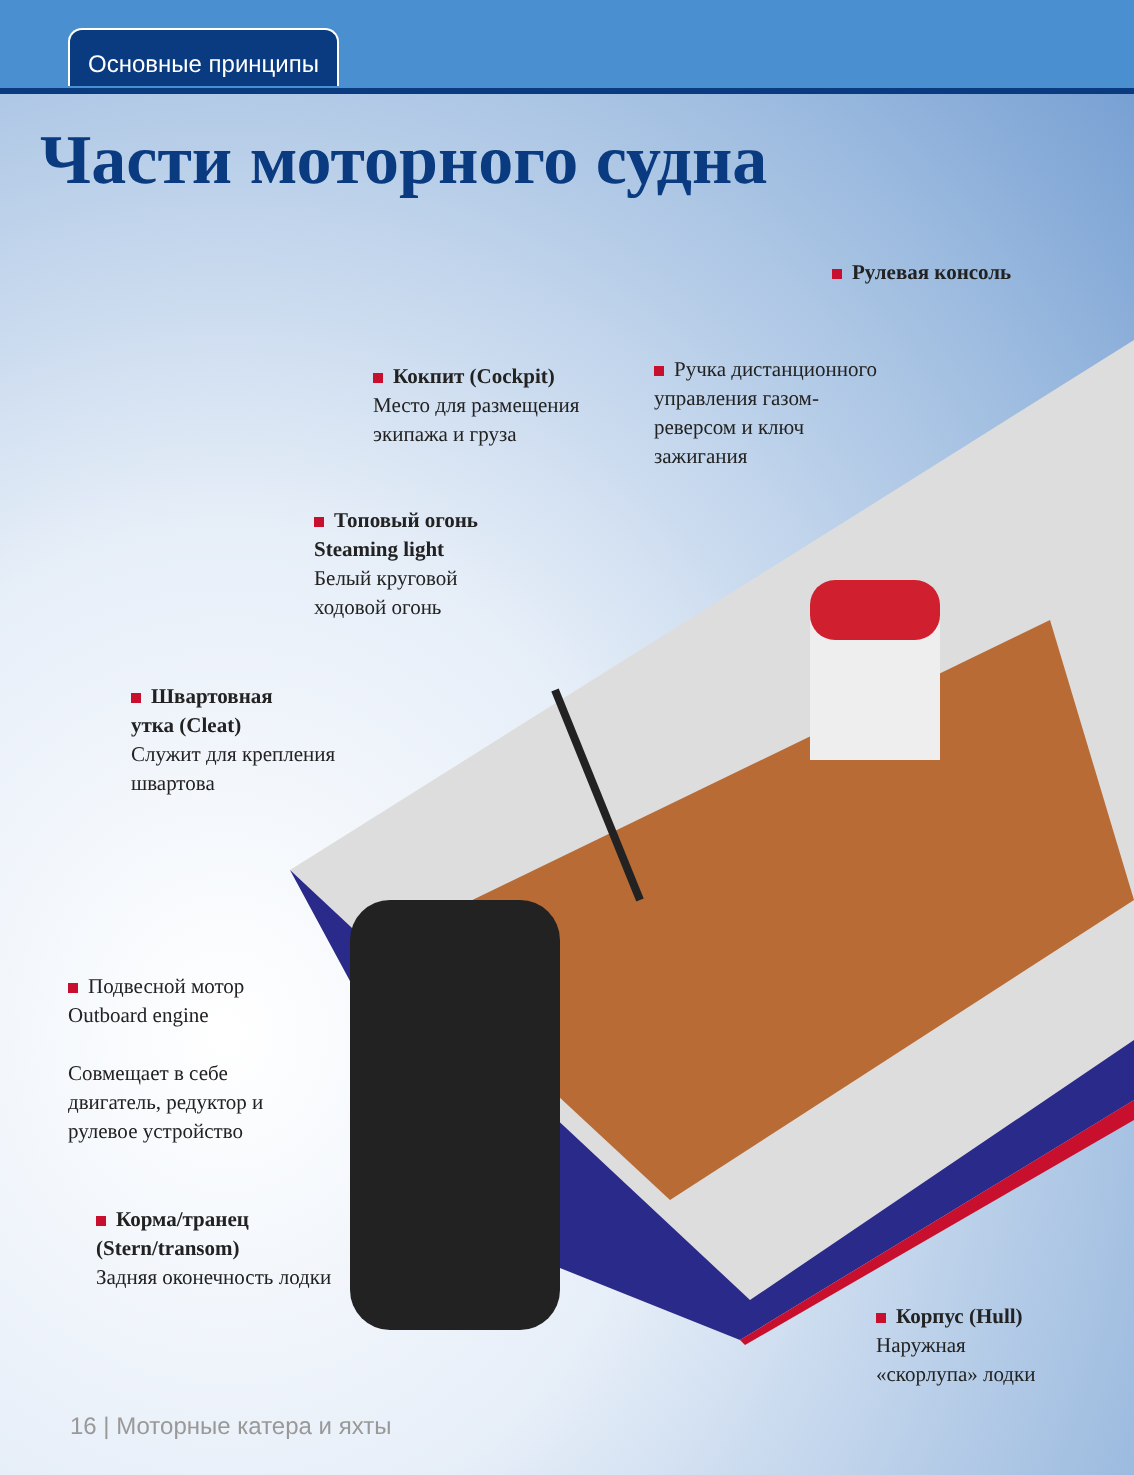Основные принципы
Части моторного судна
Рулевая консоль
Кокпит (Cockpit)
Место для размещения
экипажа и груза
Ручка дистанционного
управления газом-
реверсом и ключ
зажигания
Топовый огонь
Steaming light
Белый круговой
ходовой огонь
Швартовная
утка (Cleat)
Служит для крепления
швартова
Подвесной мотор
Outboard engine
Совмещает в себе
двигатель, редуктор и
рулевое устройство
Корма/транец
(Stern/transom)
Задняя оконечность лодки
Корпус (Hull)
Наружная
«скорлупа» лодки
16 | Моторные катера и яхты